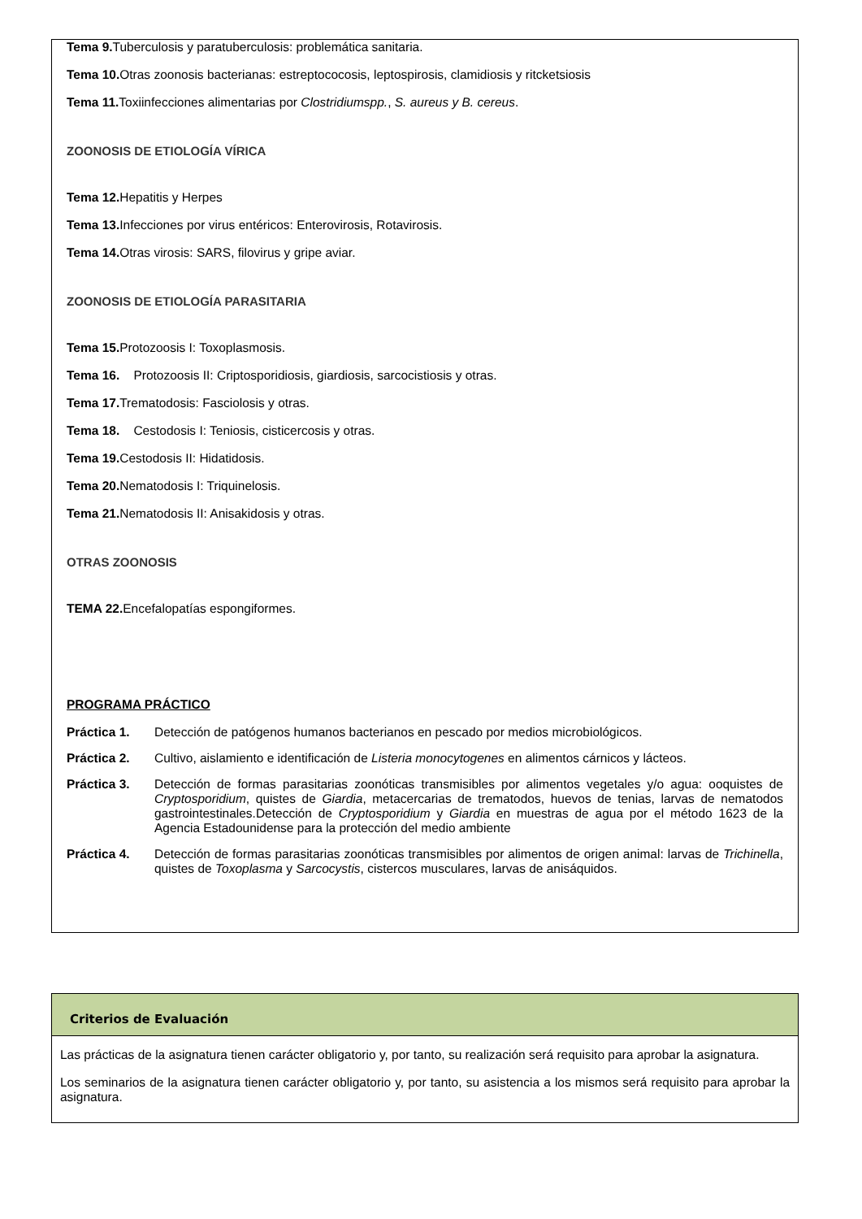Tema 9. Tuberculosis y paratuberculosis: problemática sanitaria.
Tema 10. Otras zoonosis bacterianas: estreptococosis, leptospirosis, clamidiosis y ritcketsiosis
Tema 11. Toxiinfecciones alimentarias por Clostridiumspp., S. aureus y B. cereus.
ZOONOSIS DE ETIOLOGÍA VÍRICA
Tema 12. Hepatitis y Herpes
Tema 13. Infecciones por virus entéricos: Enterovirosis, Rotavirosis.
Tema 14. Otras virosis: SARS, filovirus y gripe aviar.
ZOONOSIS DE ETIOLOGÍA PARASITARIA
Tema 15. Protozoosis I: Toxoplasmosis.
Tema 16. Protozoosis II: Criptosporidiosis, giardiosis, sarcocistiosis y otras.
Tema 17. Trematodosis: Fasciolosis y otras.
Tema 18. Cestodosis I: Teniosis, cisticercosis y otras.
Tema 19. Cestodosis II: Hidatidosis.
Tema 20. Nematodosis I: Triquinelosis.
Tema 21. Nematodosis II: Anisakidosis y otras.
OTRAS ZOONOSIS
TEMA 22. Encefalopatías espongiformes.
PROGRAMA PRÁCTICO
Práctica 1. Detección de patógenos humanos bacterianos en pescado por medios microbiológicos.
Práctica 2. Cultivo, aislamiento e identificación de Listeria monocytogenes en alimentos cárnicos y lácteos.
Práctica 3. Detección de formas parasitarias zoonóticas transmisibles por alimentos vegetales y/o agua: ooquistes de Cryptosporidium, quistes de Giardia, metacercarias de trematodos, huevos de tenias, larvas de nematodos gastrointestinales.Detección de Cryptosporidium y Giardia en muestras de agua por el método 1623 de la Agencia Estadounidense para la protección del medio ambiente
Práctica 4. Detección de formas parasitarias zoonóticas transmisibles por alimentos de origen animal: larvas de Trichinella, quistes de Toxoplasma y Sarcocystis, cistercos musculares, larvas de anisáquidos.
Criterios de Evaluación
Las prácticas de la asignatura tienen carácter obligatorio y, por tanto, su realización será requisito para aprobar la asignatura.
Los seminarios de la asignatura tienen carácter obligatorio y, por tanto, su asistencia a los mismos será requisito para aprobar la asignatura.